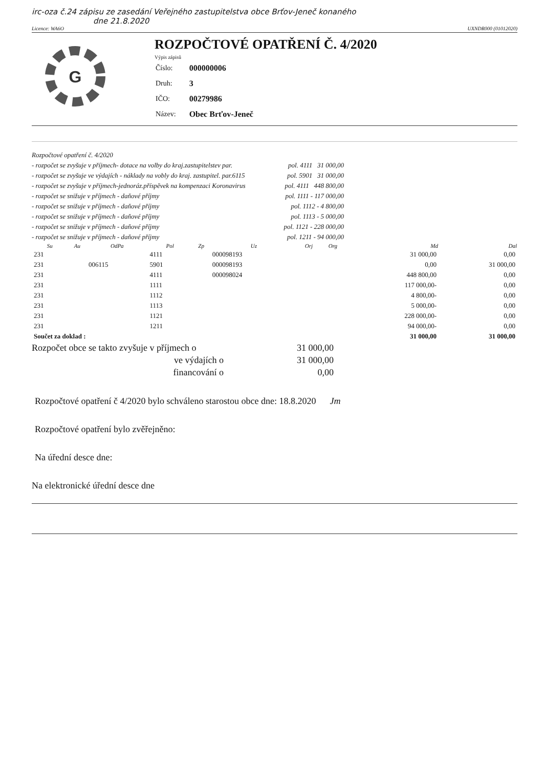irc-oza č.24 zápisu ze zasedání Veřejného zastupitelstva obce Brťov-Jeneč konaného
dne 21.8.2020
Licence: WA6O UXNDR000 (01012020)
G
ROZPOČTOVÉ OPATŘENÍ Č. 4/2020
Výpis zápisů
| Číslo: | 000000006 |
| Druh: | 3 |
| IČO: | 00279986 |
| Název: | Obec Brťov-Jeneč |
Rozpočtové opatření č. 4/2020
- rozpočet se zvyšuje v příjmech- dotace na volby do kraj.zastupitelstev par. pol. 4111 31 000,00
- rozpočet se zvyšuje ve výdajích - náklady na vobly do kraj. zastupitel. par.6115 pol. 5901 31 000,00
- rozpočet se zvyšuje v příjmech-jednoráz.příspěvek na kompenzaci Koronavirus pol. 4111 448 800,00
- rozpočet se snižuje v příjmech - daňové příjmy pol. 1111 - 117 000,00
- rozpočet se snižuje v příjmech - daňové příjmy pol. 1112 - 4 800,00
- rozpočet se snižuje v příjmech - daňové příjmy pol. 1113 - 5 000,00
- rozpočet se snižuje v příjmech - daňové příjmy pol. 1121 - 228 000,00
- rozpočet se snižuje v příjmech - daňové příjmy pol. 1211 - 94 000,00
| Su | Au | OdPa | Pol | Zp | Uz | Orj | Org | Md | Dal |
| --- | --- | --- | --- | --- | --- | --- | --- | --- | --- |
| 231 | | | 4111 | | 000098193 | | | 31 000,00 | 0,00 |
| 231 | | 006115 | 5901 | | 000098193 | | | 0,00 | 31 000,00 |
| 231 | | | 4111 | | 000098024 | | | 448 800,00 | 0,00 |
| 231 | | | 1111 | | | | | 117 000,00- | 0,00 |
| 231 | | | 1112 | | | | | 4 800,00- | 0,00 |
| 231 | | | 1113 | | | | | 5 000,00- | 0,00 |
| 231 | | | 1121 | | | | | 228 000,00- | 0,00 |
| 231 | | | 1211 | | | | | 94 000,00- | 0,00 |
| Součet za doklad : | | | | | | | | 31 000,00 | 31 000,00 |
Rozpočet obce se takto zvyšuje v příjmech o 31 000,00
ve výdajích o 31 000,00
financování o 0,00
Rozpočtové opatření č 4/2020 bylo schváleno starostou obce dne: 18.8.2020 Jm
Rozpočtové opatření bylo zvěřejněno:
Na úřední desce dne:
Na elektronické úřední desce dne